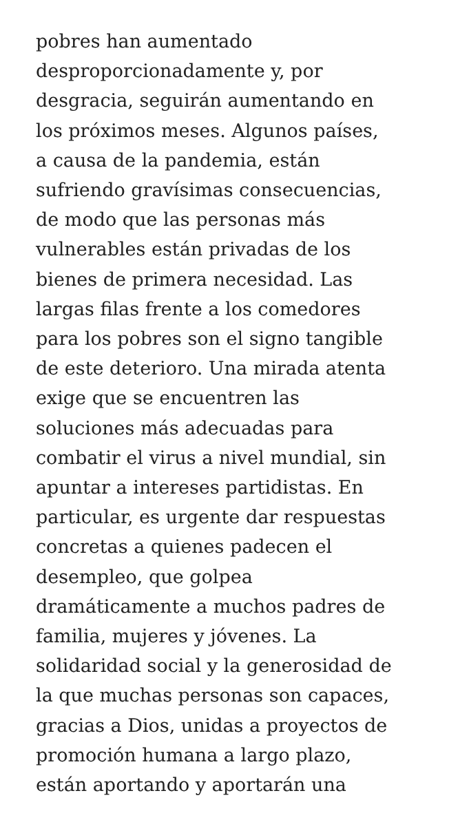pobres han aumentado
desproporcionadamente y, por
desgracia, seguirán aumentando en
los próximos meses. Algunos países,
a causa de la pandemia, están
sufriendo gravísimas consecuencias,
de modo que las personas más
vulnerables están privadas de los
bienes de primera necesidad. Las
largas filas frente a los comedores
para los pobres son el signo tangible
de este deterioro. Una mirada atenta
exige que se encuentren las
soluciones más adecuadas para
combatir el virus a nivel mundial, sin
apuntar a intereses partidistas. En
particular, es urgente dar respuestas
concretas a quienes padecen el
desempleo, que golpea
dramáticamente a muchos padres de
familia, mujeres y jóvenes. La
solidaridad social y la generosidad de
la que muchas personas son capaces,
gracias a Dios, unidas a proyectos de
promoción humana a largo plazo,
están aportando y aportarán una